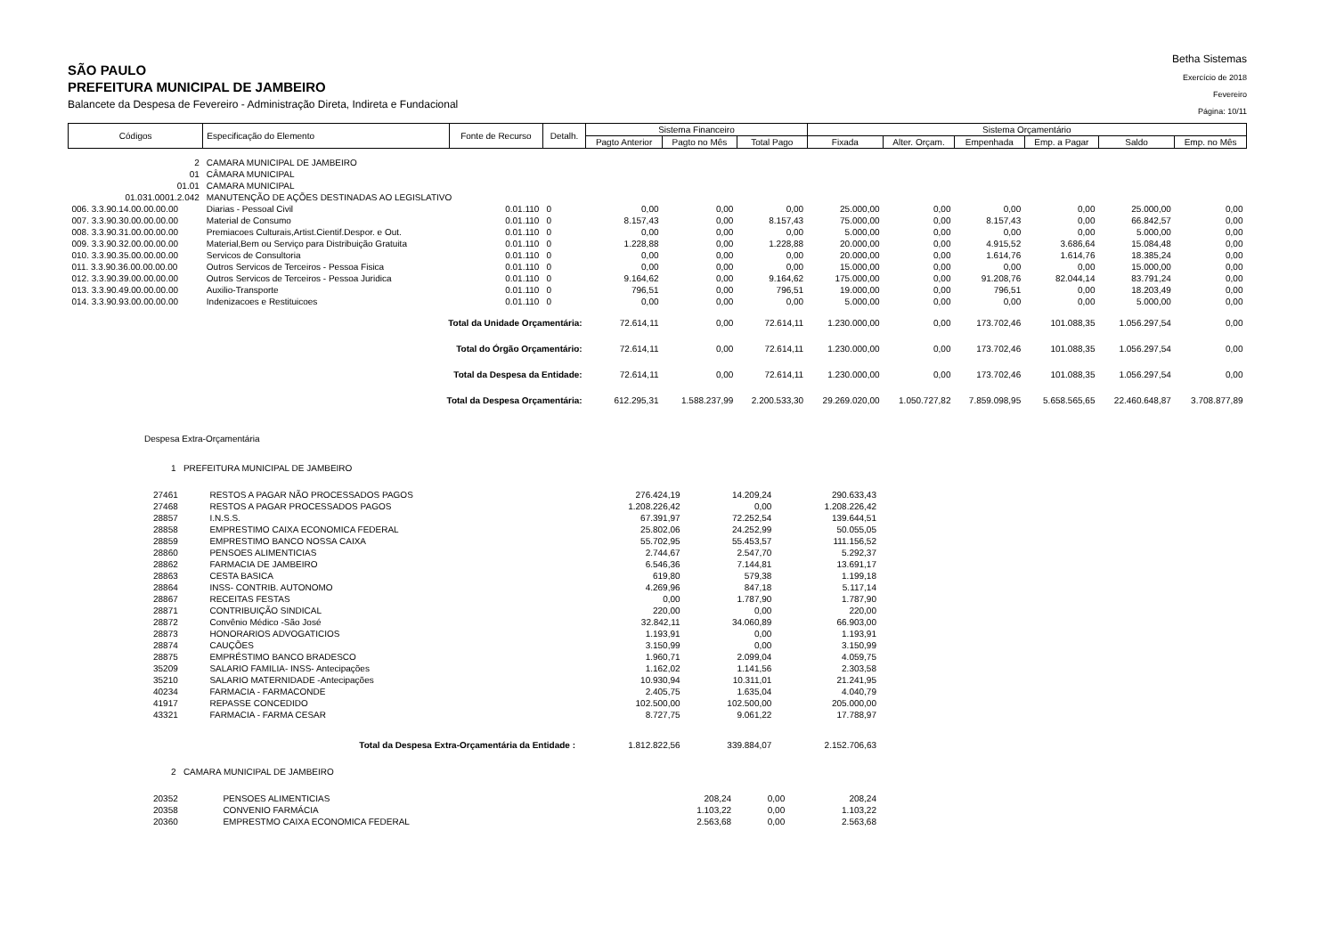SÃO PAULO
PREFEITURA MUNICIPAL DE JAMBEIRO
Balancete da Despesa de Fevereiro - Administração Direta, Indireta e Fundacional
Betha Sistemas
Exercício de 2018
Fevereiro
Página: 10/11
| Códigos | Especificação do Elemento | Fonte de Recurso | Detalh. | Sistema Financeiro | | | Sistema Orçamentário | | | | | |
| --- | --- | --- | --- | --- | --- | --- | --- | --- | --- | --- | --- | --- |
| | | | | Pagto Anterior | Pagto no Mês | Total Pago | Fixada | Alter. Orçam. | Empenhada | Emp. a Pagar | Saldo | Emp. no Mês |
| 2 | CAMARA MUNICIPAL DE JAMBEIRO | | | | | | | | | | | |
| 01 | CÂMARA MUNICIPAL | | | | | | | | | | | |
| 01.01 | CAMARA MUNICIPAL | | | | | | | | | | | |
| 01.031.0001.2.042 | MANUTENÇÃO DE AÇÕES DESTINADAS AO LEGISLATIVO | | | | | | | | | | | |
| 006. 3.3.90.14.00.00.00.00 | Diarias - Pessoal Civil | 0.01.110 | 0 | 0,00 | 0,00 | 0,00 | 25.000,00 | 0,00 | 0,00 | 0,00 | 25.000,00 | 0,00 |
| 007. 3.3.90.30.00.00.00.00 | Material de Consumo | 0.01.110 | 0 | 8.157,43 | 0,00 | 8.157,43 | 75.000,00 | 0,00 | 8.157,43 | 0,00 | 66.842,57 | 0,00 |
| 008. 3.3.90.31.00.00.00.00 | Premiacoes Culturais,Artist.Cientif.Despor. e Out. | 0.01.110 | 0 | 0,00 | 0,00 | 0,00 | 5.000,00 | 0,00 | 0,00 | 0,00 | 5.000,00 | 0,00 |
| 009. 3.3.90.32.00.00.00.00 | Material,Bem ou Serviço para Distribuição Gratuita | 0.01.110 | 0 | 1.228,88 | 0,00 | 1.228,88 | 20.000,00 | 0,00 | 4.915,52 | 3.686,64 | 15.084,48 | 0,00 |
| 010. 3.3.90.35.00.00.00.00 | Servicos de Consultoria | 0.01.110 | 0 | 0,00 | 0,00 | 0,00 | 20.000,00 | 0,00 | 1.614,76 | 1.614,76 | 18.385,24 | 0,00 |
| 011. 3.3.90.36.00.00.00.00 | Outros Servicos de Terceiros - Pessoa Fisica | 0.01.110 | 0 | 0,00 | 0,00 | 0,00 | 15.000,00 | 0,00 | 0,00 | 0,00 | 15.000,00 | 0,00 |
| 012. 3.3.90.39.00.00.00.00 | Outros Servicos de Terceiros - Pessoa Juridica | 0.01.110 | 0 | 9.164,62 | 0,00 | 9.164,62 | 175.000,00 | 0,00 | 91.208,76 | 82.044,14 | 83.791,24 | 0,00 |
| 013. 3.3.90.49.00.00.00.00 | Auxilio-Transporte | 0.01.110 | 0 | 796,51 | 0,00 | 796,51 | 19.000,00 | 0,00 | 796,51 | 0,00 | 18.203,49 | 0,00 |
| 014. 3.3.90.93.00.00.00.00 | Indenizacoes e Restituicoes | 0.01.110 | 0 | 0,00 | 0,00 | 0,00 | 5.000,00 | 0,00 | 0,00 | 0,00 | 5.000,00 | 0,00 |
| Total da Unidade Orçamentária: | | | | 72.614,11 | 0,00 | 72.614,11 | 1.230.000,00 | 0,00 | 173.702,46 | 101.088,35 | 1.056.297,54 | 0,00 |
| Total do Órgão Orçamentário: | | | | 72.614,11 | 0,00 | 72.614,11 | 1.230.000,00 | 0,00 | 173.702,46 | 101.088,35 | 1.056.297,54 | 0,00 |
| Total da Despesa da Entidade: | | | | 72.614,11 | 0,00 | 72.614,11 | 1.230.000,00 | 0,00 | 173.702,46 | 101.088,35 | 1.056.297,54 | 0,00 |
| Total da Despesa Orçamentária: | | | | 612.295,31 | 1.588.237,99 | 2.200.533,30 | 29.269.020,00 | 1.050.727,82 | 7.859.098,95 | 5.658.565,65 | 22.460.648,87 | 3.708.877,89 |
Despesa Extra-Orçamentária
1 PREFEITURA MUNICIPAL DE JAMBEIRO
| 27461 | RESTOS A PAGAR NÃO PROCESSADOS PAGOS | 276.424,19 | 14.209,24 | 290.633,43 |
| 27468 | RESTOS A PAGAR PROCESSADOS PAGOS | 1.208.226,42 | 0,00 | 1.208.226,42 |
| 28857 | I.N.S.S. | 67.391,97 | 72.252,54 | 139.644,51 |
| 28858 | EMPRESTIMO CAIXA ECONOMICA FEDERAL | 25.802,06 | 24.252,99 | 50.055,05 |
| 28859 | EMPRESTIMO BANCO NOSSA CAIXA | 55.702,95 | 55.453,57 | 111.156,52 |
| 28860 | PENSOES ALIMENTICIAS | 2.744,67 | 2.547,70 | 5.292,37 |
| 28862 | FARMACIA DE JAMBEIRO | 6.546,36 | 7.144,81 | 13.691,17 |
| 28863 | CESTA BASICA | 619,80 | 579,38 | 1.199,18 |
| 28864 | INSS- CONTRIB. AUTONOMO | 4.269,96 | 847,18 | 5.117,14 |
| 28867 | RECEITAS FESTAS | 0,00 | 1.787,90 | 1.787,90 |
| 28871 | CONTRIBUIÇÃO SINDICAL | 220,00 | 0,00 | 220,00 |
| 28872 | Convênio Médico -São José | 32.842,11 | 34.060,89 | 66.903,00 |
| 28873 | HONORARIOS ADVOGATICIOS | 1.193,91 | 0,00 | 1.193,91 |
| 28874 | CAUÇÕES | 3.150,99 | 0,00 | 3.150,99 |
| 28875 | EMPRÉSTIMO BANCO BRADESCO | 1.960,71 | 2.099,04 | 4.059,75 |
| 35209 | SALARIO FAMILIA- INSS- Antecipações | 1.162,02 | 1.141,56 | 2.303,58 |
| 35210 | SALARIO MATERNIDADE -Antecipações | 10.930,94 | 10.311,01 | 21.241,95 |
| 40234 | FARMACIA - FARMACONDE | 2.405,75 | 1.635,04 | 4.040,79 |
| 41917 | REPASSE CONCEDIDO | 102.500,00 | 102.500,00 | 205.000,00 |
| 43321 | FARMACIA - FARMA CESAR | 8.727,75 | 9.061,22 | 17.788,97 |
| Total da Despesa Extra-Orçamentária da Entidade : | | 1.812.822,56 | 339.884,07 | 2.152.706,63 |
2 CAMARA MUNICIPAL DE JAMBEIRO
| 20352 | PENSOES ALIMENTICIAS | 208,24 | 0,00 | 208,24 |
| 20358 | CONVENIO FARMÁCIA | 1.103,22 | 0,00 | 1.103,22 |
| 20360 | EMPRESTMO CAIXA ECONOMICA FEDERAL | 2.563,68 | 0,00 | 2.563,68 |